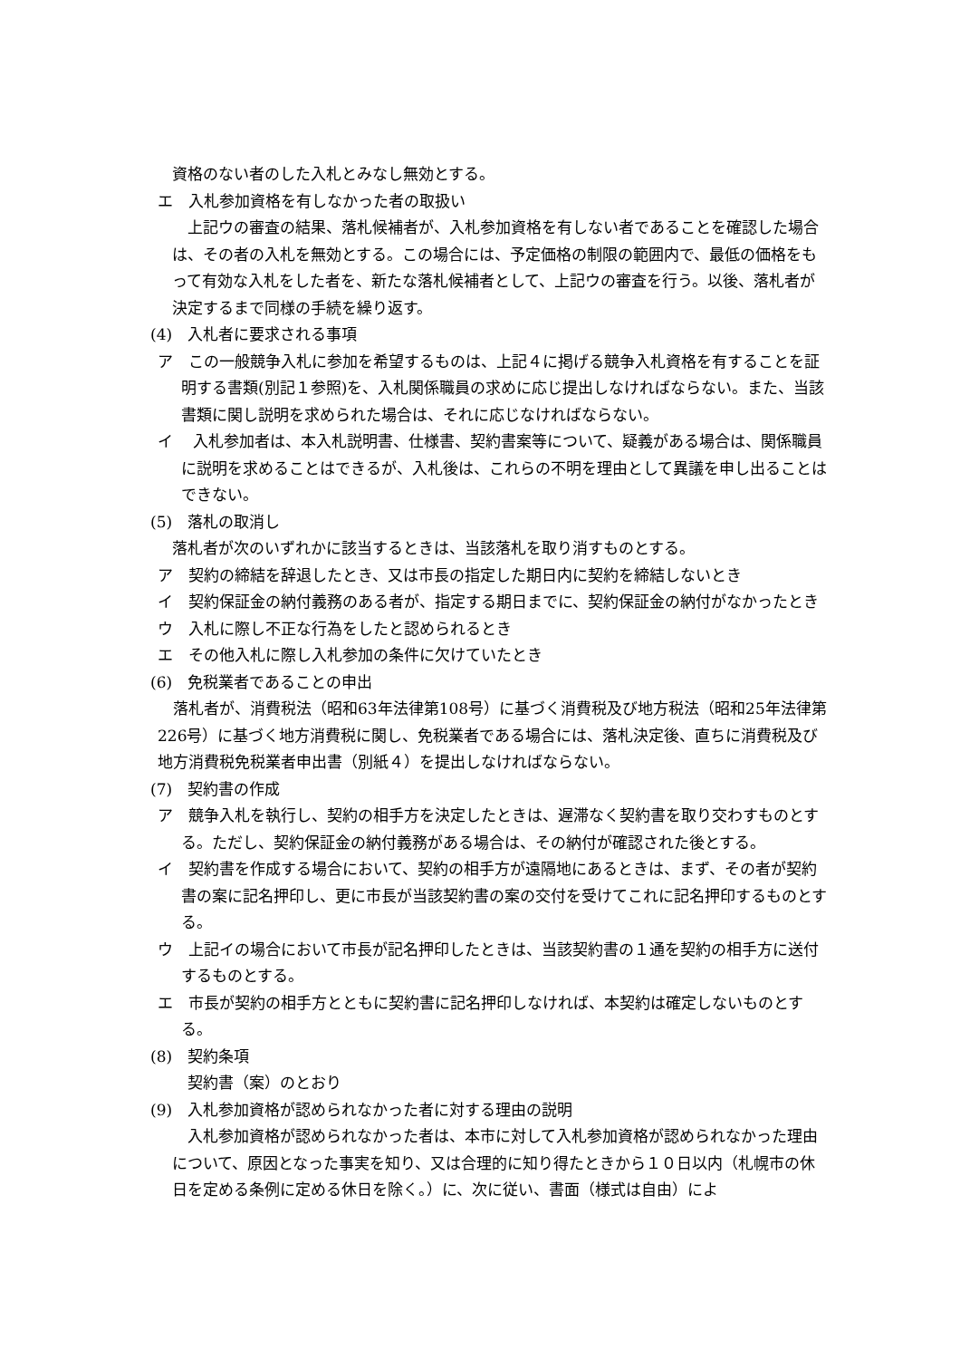資格のない者のした入札とみなし無効とする。
エ　入札参加資格を有しなかった者の取扱い
　上記ウの審査の結果、落札候補者が、入札参加資格を有しない者であることを確認した場合は、その者の入札を無効とする。この場合には、予定価格の制限の範囲内で、最低の価格をもって有効な入札をした者を、新たな落札候補者として、上記ウの審査を行う。以後、落札者が決定するまで同様の手続を繰り返す。
(4)　入札者に要求される事項
ア　この一般競争入札に参加を希望するものは、上記４に掲げる競争入札資格を有することを証明する書類(別記１参照)を、入札関係職員の求めに応じ提出しなければならない。また、当該書類に関し説明を求められた場合は、それに応じなければならない。
イ　 入札参加者は、本入札説明書、仕様書、契約書案等について、疑義がある場合は、関係職員に説明を求めることはできるが、入札後は、これらの不明を理由として異議を申し出ることはできない。
(5)　落札の取消し
落札者が次のいずれかに該当するときは、当該落札を取り消すものとする。
ア　契約の締結を辞退したとき、又は市長の指定した期日内に契約を締結しないとき
イ　契約保証金の納付義務のある者が、指定する期日までに、契約保証金の納付がなかったとき
ウ　入札に際し不正な行為をしたと認められるとき
エ　その他入札に際し入札参加の条件に欠けていたとき
(6)　免税業者であることの申出
　落札者が、消費税法（昭和63年法律第108号）に基づく消費税及び地方税法（昭和25年法律第226号）に基づく地方消費税に関し、免税業者である場合には、落札決定後、直ちに消費税及び地方消費税免税業者申出書（別紙４）を提出しなければならない。
(7)　契約書の作成
ア　競争入札を執行し、契約の相手方を決定したときは、遅滞なく契約書を取り交わすものとする。ただし、契約保証金の納付義務がある場合は、その納付が確認された後とする。
イ　契約書を作成する場合において、契約の相手方が遠隔地にあるときは、まず、その者が契約書の案に記名押印し、更に市長が当該契約書の案の交付を受けてこれに記名押印するものとする。
ウ　上記イの場合において市長が記名押印したときは、当該契約書の１通を契約の相手方に送付するものとする。
エ　市長が契約の相手方とともに契約書に記名押印しなければ、本契約は確定しないものとする。
(8)　契約条項
　契約書（案）のとおり
(9)　入札参加資格が認められなかった者に対する理由の説明
　入札参加資格が認められなかった者は、本市に対して入札参加資格が認められなかった理由について、原因となった事実を知り、又は合理的に知り得たときから１０日以内（札幌市の休日を定める条例に定める休日を除く。）に、次に従い、書面（様式は自由）によ